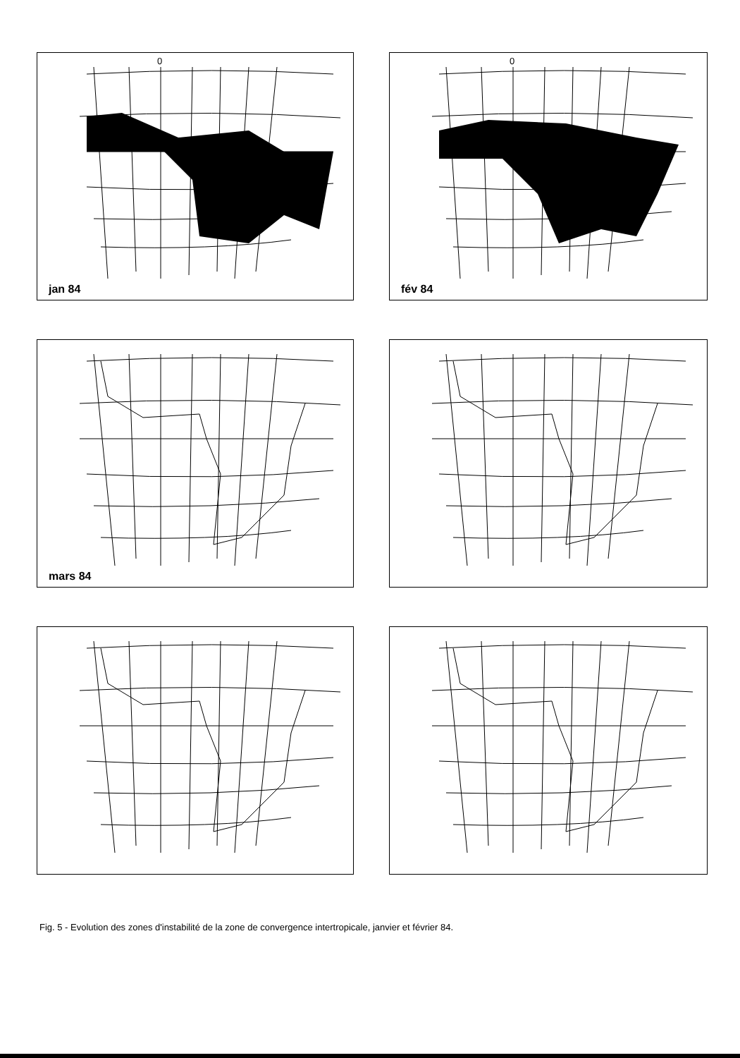0
jan 84
0
fév 84
mars 84
Fig. 5 - Evolution des zones d'instabilité de la zone de convergence intertropicale, janvier et février 84.